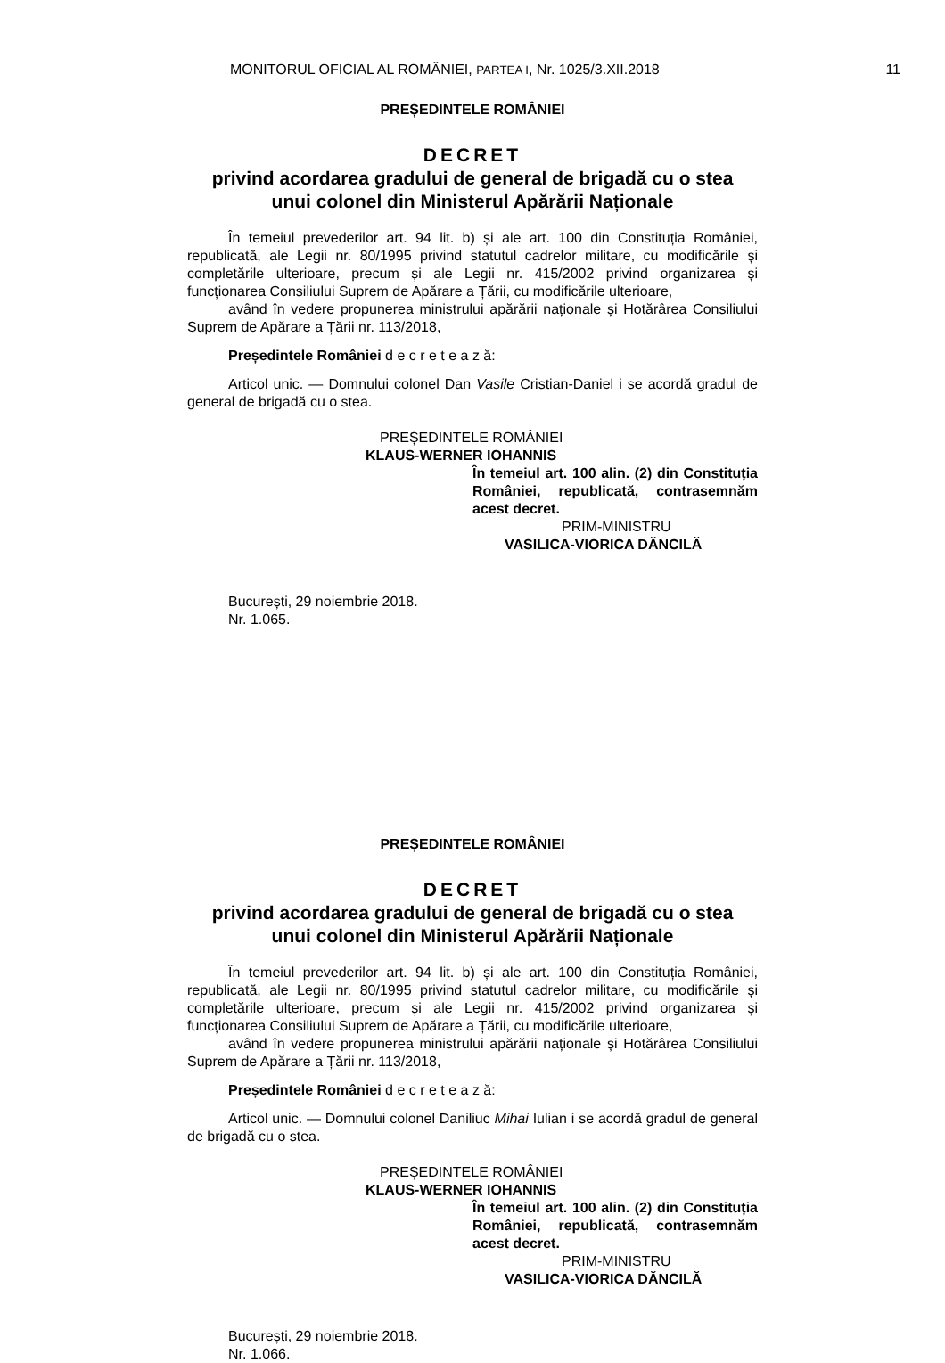MONITORUL OFICIAL AL ROMÂNIEI, PARTEA I, Nr. 1025/3.XII.2018 11
PREȘEDINTELE ROMÂNIEI
DECRET
privind acordarea gradului de general de brigadă cu o stea
unui colonel din Ministerul Apărării Naționale
În temeiul prevederilor art. 94 lit. b) și ale art. 100 din Constituția României, republicată, ale Legii nr. 80/1995 privind statutul cadrelor militare, cu modificările și completările ulterioare, precum și ale Legii nr. 415/2002 privind organizarea și funcționarea Consiliului Suprem de Apărare a Țării, cu modificările ulterioare,
având în vedere propunerea ministrului apărării naționale și Hotărârea Consiliului Suprem de Apărare a Țării nr. 113/2018,
Președintele României d e c r e t e a z ă:
Articol unic. — Domnului colonel Dan Vasile Cristian-Daniel i se acordă gradul de general de brigadă cu o stea.
PREȘEDINTELE ROMÂNIEI
KLAUS-WERNER IOHANNIS
În temeiul art. 100 alin. (2) din Constituția României, republicată, contrasemnăm acest decret.
PRIM-MINISTRU
VASILICA-VIORICA DĂNCILĂ
București, 29 noiembrie 2018.
Nr. 1.065.
PREȘEDINTELE ROMÂNIEI
DECRET
privind acordarea gradului de general de brigadă cu o stea
unui colonel din Ministerul Apărării Naționale
În temeiul prevederilor art. 94 lit. b) și ale art. 100 din Constituția României, republicată, ale Legii nr. 80/1995 privind statutul cadrelor militare, cu modificările și completările ulterioare, precum și ale Legii nr. 415/2002 privind organizarea și funcționarea Consiliului Suprem de Apărare a Țării, cu modificările ulterioare,
având în vedere propunerea ministrului apărării naționale și Hotărârea Consiliului Suprem de Apărare a Țării nr. 113/2018,
Președintele României d e c r e t e a z ă:
Articol unic. — Domnului colonel Daniliuc Mihai Iulian i se acordă gradul de general de brigadă cu o stea.
PREȘEDINTELE ROMÂNIEI
KLAUS-WERNER IOHANNIS
În temeiul art. 100 alin. (2) din Constituția României, republicată, contrasemnăm acest decret.
PRIM-MINISTRU
VASILICA-VIORICA DĂNCILĂ
București, 29 noiembrie 2018.
Nr. 1.066.